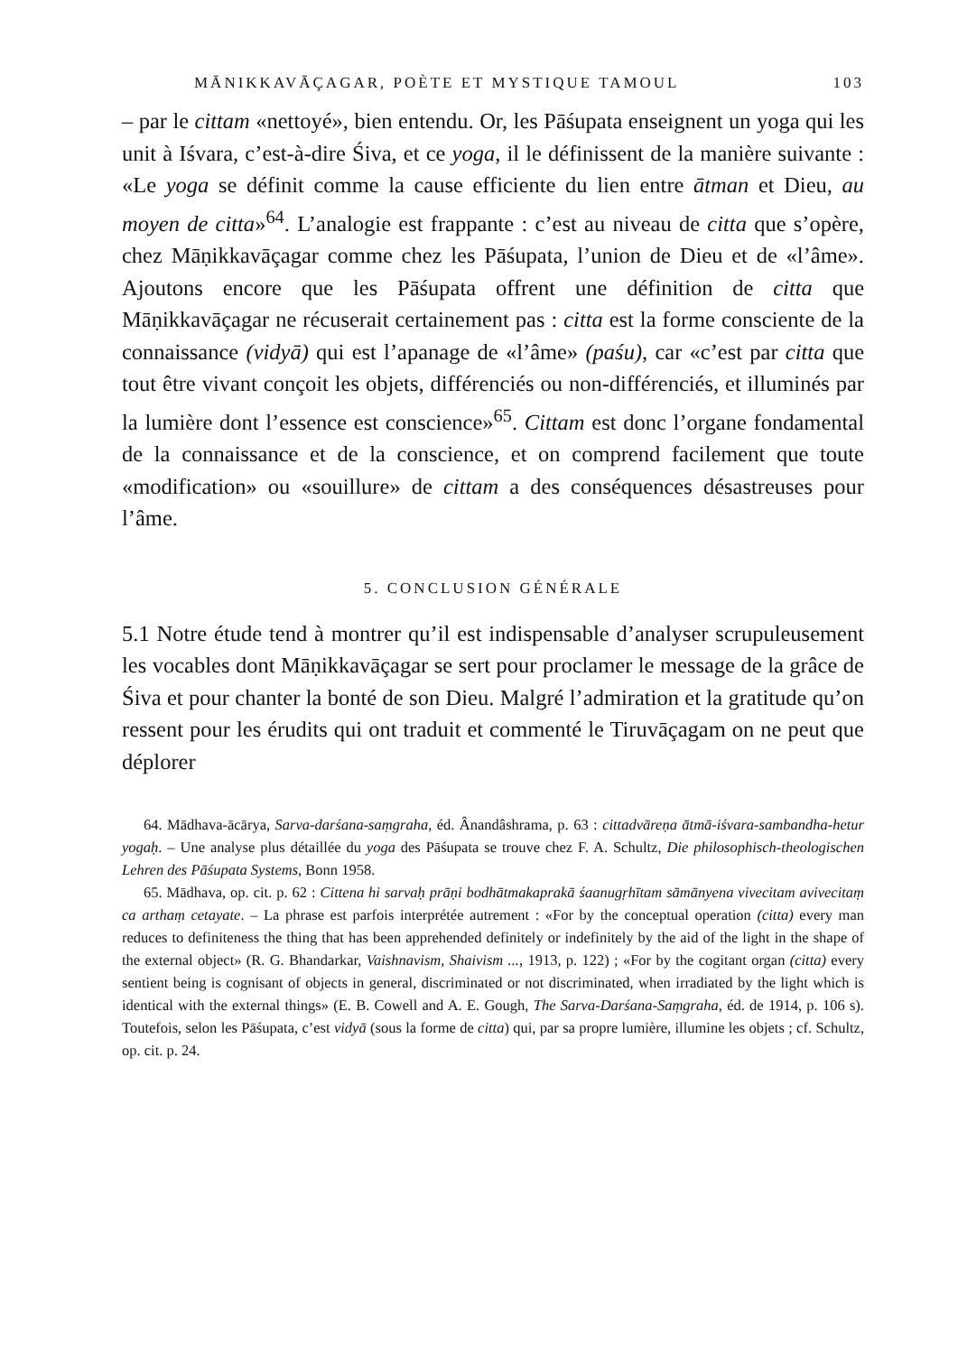MĀNIKKAVĀÇAGAR, POÈTE ET MYSTIQUE TAMOUL 103
– par le cittam «nettoyé», bien entendu. Or, les Pāśupata enseignent un yoga qui les unit à Iśvara, c’est-à-dire Śiva, et ce yoga, il le définissent de la manière suivante : «Le yoga se définit comme la cause efficiente du lien entre ātman et Dieu, au moyen de citta»<sup>64</sup>. L’analogie est frappante : c’est au niveau de citta que s’opère, chez Māṇikkavāçagar comme chez les Pāśupata, l’union de Dieu et de «l’âme». Ajoutons encore que les Pāśupata offrent une définition de citta que Māṇikkavāçagar ne récuserait certainement pas : citta est la forme consciente de la connaissance (vidyā) qui est l’apanage de «l’âme» (paśu), car «c’est par citta que tout être vivant conçoit les objets, différenciés ou non-différenciés, et illuminés par la lumière dont l’essence est conscience»<sup>65</sup>. Cittam est donc l’organe fondamental de la connaissance et de la conscience, et on comprend facilement que toute «modification» ou «souillure» de cittam a des conséquences désastreuses pour l’âme.
5. CONCLUSION GÉNÉRALE
5.1 Notre étude tend à montrer qu’il est indispensable d’analyser scrupuleusement les vocables dont Māṇikkavāçagar se sert pour proclamer le message de la grâce de Śiva et pour chanter la bonté de son Dieu. Malgré l’admiration et la gratitude qu’on ressent pour les érudits qui ont traduit et commenté le Tiruvāçagam on ne peut que déplorer
64. Mādhava-ācārya, Sarva-darśana-saṃgraha, éd. Ânandâshrama, p. 63 : cittadvāreṇa ātmā-iśvara-sambandha-hetur yogaḥ. – Une analyse plus détaillée du yoga des Pāśupata se trouve chez F. A. Schultz, Die philosophisch-theologischen Lehren des Pāśupata Systems, Bonn 1958.
65. Mādhava, op. cit. p. 62 : Cittena hi sarvaḥ prāṇi bodhātmakaprakā śaanugṛhītam sāmānyena vivecitam avivecitaṃ ca arthaṃ cetayate. – La phrase est parfois interprétée autrement : «For by the conceptual operation (citta) every man reduces to definiteness the thing that has been apprehended definitely or indefinitely by the aid of the light in the shape of the external object» (R. G. Bhandarkar, Vaishnavism, Shaivism ..., 1913, p. 122) ; «For by the cogitant organ (citta) every sentient being is cognisant of objects in general, discriminated or not discriminated, when irradiated by the light which is identical with the external things» (E. B. Cowell and A. E. Gough, The Sarva-Darśana-Saṃgraha, éd. de 1914, p. 106 s). Toutefois, selon les Pāśupata, c’est vidyā (sous la forme de citta) qui, par sa propre lumière, illumine les objets ; cf. Schultz, op. cit. p. 24.